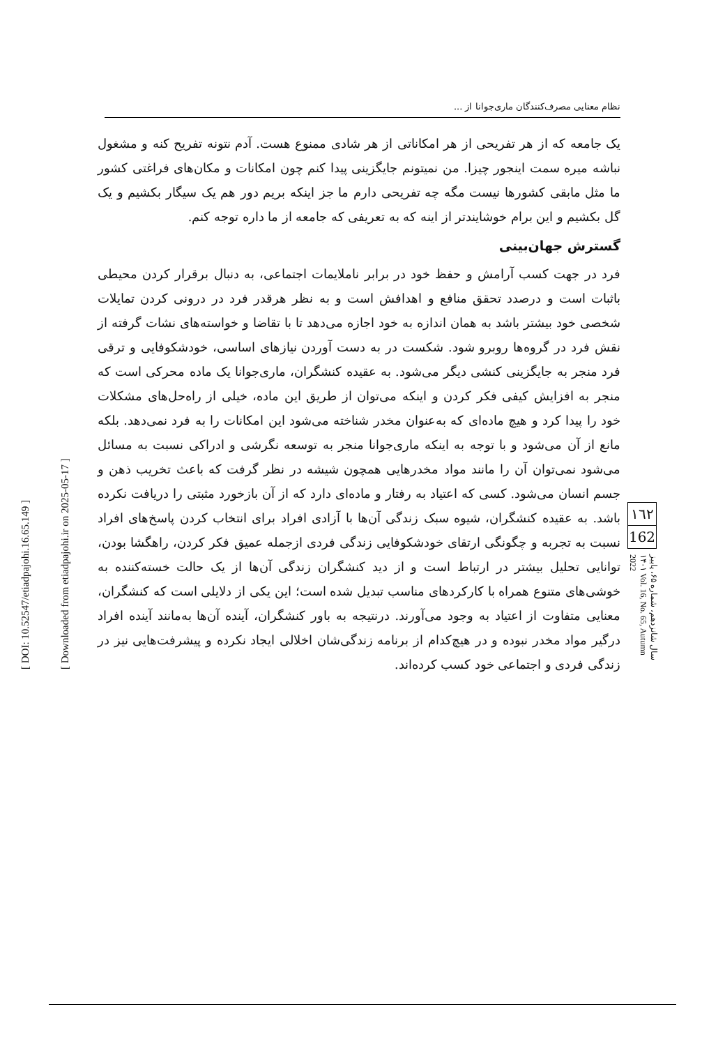[ DOI: 10.52547/etiadpajohi.16.65.149 ]
[ Downloaded from etiadpajohi.ir on 2025-05-17 ]
نظام معنایی مصرف‌کنندگان ماری‌جوانا از ...
یک جامعه که از هر تفریحی از هر امکاناتی از هر شادی ممنوع هست. آدم نتونه تفریح کنه و مشغول نباشه میره سمت اینجور چیزا. من نمیتونم جایگزینی پیدا کنم چون امکانات و مکان‌های فراغتی کشور ما مثل مابقی کشورها نیست مگه چه تفریحی دارم ما جز اینکه بریم دور هم یک سیگار بکشیم و یک گل بکشیم و این برام خوشایندتر از اینه که به تعریفی که جامعه از ما داره توجه کنم.
گسترش جهان‌بینی
فرد در جهت کسب آرامش و حفظ خود در برابر ناملایمات اجتماعی، به دنبال برقرار کردن محیطی باثبات است و درصدد تحقق منافع و اهدافش است و به نظر هرقدر فرد در درونی کردن تمایلات شخصی خود بیشتر باشد به همان اندازه به خود اجازه می‌دهد تا با تقاضا و خواسته‌های نشات گرفته از نقش فرد در گروه‌ها روبرو شود. شکست در به دست آوردن نیازهای اساسی، خودشکوفایی و ترقی فرد منجر به جایگزینی کنشی دیگر می‌شود. به عقیده کنشگران، ماری‌جوانا یک ماده محرکی است که منجر به افزایش کیفی فکر کردن و اینکه می‌توان از طریق این ماده، خیلی از راه‌حل‌های مشکلات خود را پیدا کرد و هیچ ماده‌ای که به‌عنوان مخدر شناخته می‌شود این امکانات را به فرد نمی‌دهد. بلکه مانع از آن می‌شود و با توجه به اینکه ماری‌جوانا منجر به توسعه نگرشی و ادراکی نسبت به مسائل می‌شود نمی‌توان آن را مانند مواد مخدرهایی همچون شیشه در نظر گرفت که باعث تخریب ذهن و جسم انسان می‌شود. کسی که اعتیاد به رفتار و ماده‌ای دارد که از آن بازخورد مثبتی را دریافت نکرده باشد. به عقیده کنشگران، شیوه سبک زندگی آن‌ها با آزادی افراد برای انتخاب کردن پاسخ‌های افراد نسبت به تجربه و چگونگی ارتقای خودشکوفایی زندگی فردی ازجمله عمیق فکر کردن، راهگشا بودن، توانایی تحلیل بیشتر در ارتباط است و از دید کنشگران زندگی آن‌ها از یک حالت خسته‌کننده به خوشی‌های متنوع همراه با کارکردهای مناسب تبدیل شده است؛ این یکی از دلایلی است که کنشگران، معنایی متفاوت از اعتیاد به وجود می‌آورند. درنتیجه به باور کنشگران، آینده آن‌ها به‌مانند آینده افراد درگیر مواد مخدر نبوده و در هیچ‌کدام از برنامه زندگی‌شان اخلالی ایجاد نکرده و پیشرفت‌هایی نیز در زندگی فردی و اجتماعی خود کسب کرده‌اند.
١٦٢
162
سال شانزدهم، شماره ۶۵، پاییز ۱۴۰۱ Vol. 16, No. 65, Autumn 2022